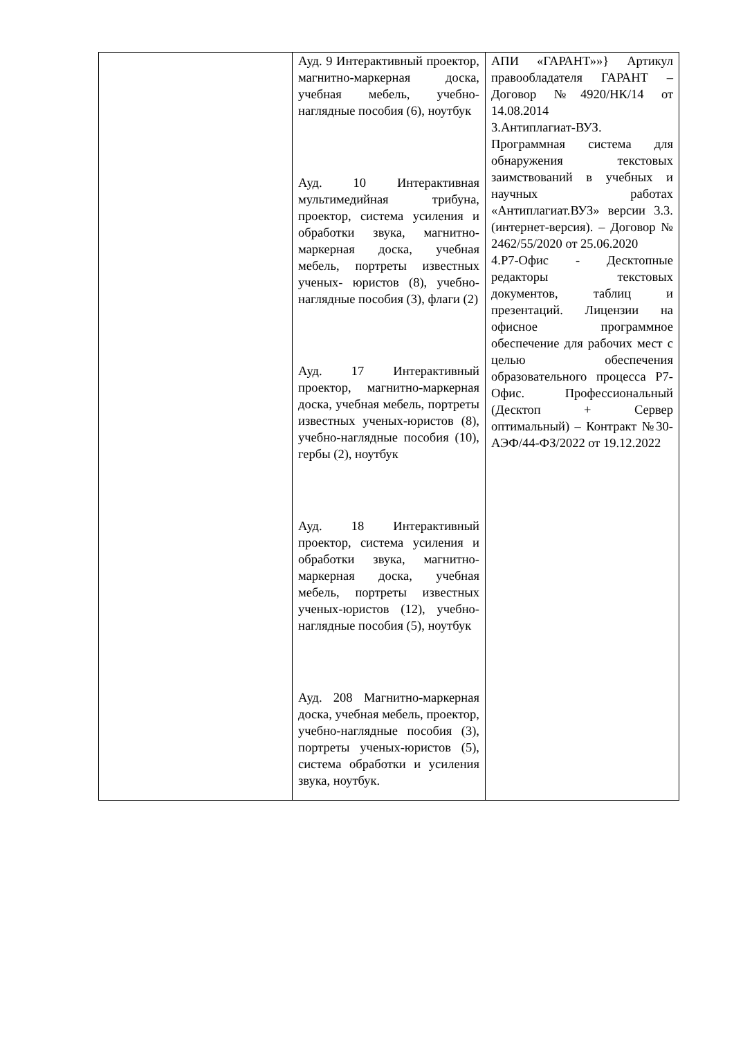| | Ауд. 9 Интерактивный проектор, магнитно-маркерная доска, учебная мебель, учебно-наглядные пособия (6), ноутбук Ауд. 10 Интерактивная мультимедийная трибуна, проектор, система усиления и обработки звука, магнитно-маркерная доска, учебная мебель, портреты известных ученых- юристов (8), учебно-наглядные пособия (3), флаги (2) Ауд. 17 Интерактивный проектор, магнитно-маркерная доска, учебная мебель, портреты известных ученых-юристов (8), учебно-наглядные пособия (10), гербы (2), ноутбук Ауд. 18 Интерактивный проектор, система усиления и обработки звука, магнитно-маркерная доска, учебная мебель, портреты известных ученых-юристов (12), учебно-наглядные пособия (5), ноутбук Ауд. 208 Магнитно-маркерная доска, учебная мебель, проектор, учебно-наглядные пособия (3), портреты ученых-юристов (5), система обработки и усиления звука, ноутбук. | АПИ «ГАРАНТ»»} Артикул правообладателя ГАРАНТ – Договор №4920/НК/14 от 14.08.2014 3.Антиплагиат-ВУЗ. Программная система для обнаружения текстовых заимствований в учебных и научных работах «Антиплагиат.ВУЗ» версии 3.3. (интернет-версия). – Договор № 2462/55/2020 от 25.06.2020 4.Р7-Офис - Десктопные редакторы текстовых документов, таблиц и презентаций. Лицензии на офисное программное обеспечение для рабочих мест с целью обеспечения образовательного процесса Р7-Офис. Профессиональный (Десктоп + Сервер оптимальный) – Контракт №30-АЭФ/44-ФЗ/2022 от 19.12.2022 |